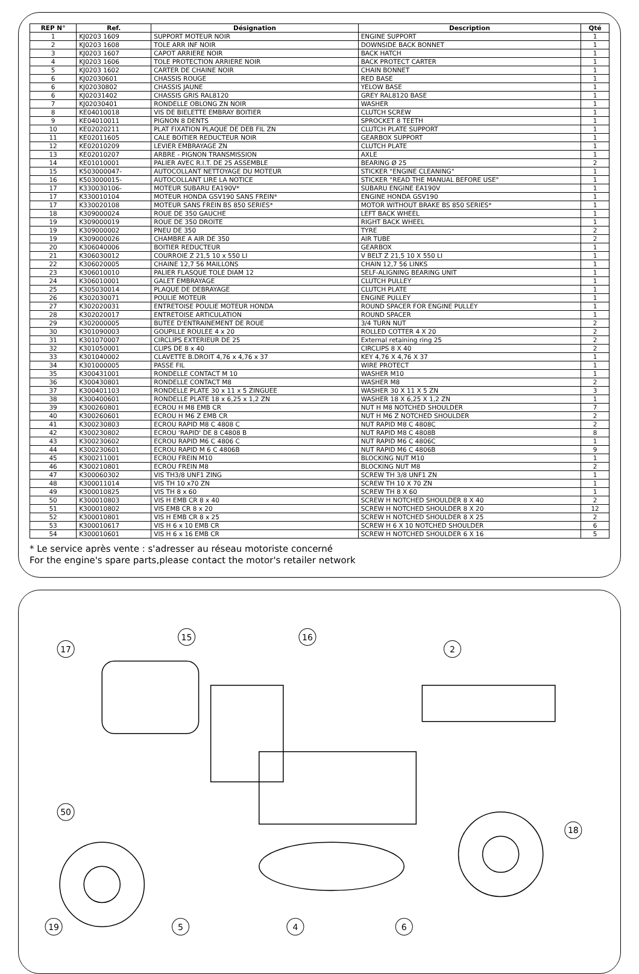| REP N° | Ref. | Désignation | Description | Qté |
| --- | --- | --- | --- | --- |
| 1 | KJ0203 1609 | SUPPORT MOTEUR NOIR | ENGINE SUPPORT | 1 |
| 2 | KJ0203 1608 | TOLE ARR INF NOIR | DOWNSIDE BACK BONNET | 1 |
| 3 | KJ0203 1607 | CAPOT ARRIERE NOIR | BACK HATCH | 1 |
| 4 | KJ0203 1606 | TOLE PROTECTION ARRIERE NOIR | BACK PROTECT CARTER | 1 |
| 5 | KJ0203 1602 | CARTER DE CHAINE NOIR | CHAIN BONNET | 1 |
| 6 | KJ02030601 | CHASSIS ROUGE | RED BASE | 1 |
| 6 | KJ02030802 | CHASSIS JAUNE | YELOW BASE | 1 |
| 6 | KJ02031402 | CHASSIS GRIS RAL8120 | GREY RAL8120 BASE | 1 |
| 7 | KJ02030401 | RONDELLE OBLONG ZN NOIR | WASHER | 1 |
| 8 | KE04010018 | VIS DE BIELETTE EMBRAY BOITIER | CLUTCH SCREW | 1 |
| 9 | KE04010011 | PIGNON 8 DENTS | SPROCKET 8 TEETH | 1 |
| 10 | KE02020211 | PLAT FIXATION PLAQUE DE DEB FIL ZN | CLUTCH PLATE SUPPORT | 1 |
| 11 | KE02011605 | CALE BOITIER REDUCTEUR NOIR | GEARBOX SUPPORT | 1 |
| 12 | KE02010209 | LEVIER EMBRAYAGE ZN | CLUTCH PLATE | 1 |
| 13 | KE02010207 | ARBRE - PIGNON TRANSMISSION | AXLE | 1 |
| 14 | KE01010001 | PALIER AVEC R.I.T. DE 25 ASSEMBLE | BEARING Ø 25 | 2 |
| 15 | K503000047- | AUTOCOLLANT NETTOYAGE DU MOTEUR | STICKER "ENGINE CLEANING" | 1 |
| 16 | K503000015- | AUTOCOLLANT LIRE LA NOTICE | STICKER "READ THE MANUAL BEFORE USE" | 1 |
| 17 | K330030106- | MOTEUR SUBARU EA190V* | SUBARU ENGINE EA190V | 1 |
| 17 | K330010104 | MOTEUR HONDA GSV190 SANS FREIN* | ENGINE HONDA GSV190 | 1 |
| 17 | K330020108 | MOTEUR SANS FREIN BS 850 SERIES* | MOTOR WITHOUT BRAKE BS 850 SERIES* | 1 |
| 18 | K309000024 | ROUE DE 350 GAUCHE | LEFT BACK WHEEL | 1 |
| 19 | K309000019 | ROUE DE 350 DROITE | RIGHT BACK WHEEL | 1 |
| 19 | K309000002 | PNEU DE 350 | TYRE | 2 |
| 19 | K309000026 | CHAMBRE A AIR DE 350 | AIR TUBE | 2 |
| 20 | K306040006 | BOITIER REDUCTEUR | GEARBOX | 1 |
| 21 | K306030012 | COURROIE Z 21,5 10 x 550 LI | V BELT Z 21,5 10 X 550 LI | 1 |
| 22 | K306020005 | CHAINE 12,7 56 MAILLONS | CHAIN 12,7 56 LINKS | 1 |
| 23 | K306010010 | PALIER FLASQUE TOLE DIAM 12 | SELF-ALIGNING BEARING UNIT | 1 |
| 24 | K306010001 | GALET EMBRAYAGE | CLUTCH PULLEY | 1 |
| 25 | K305030014 | PLAQUE DE DEBRAYAGE | CLUTCH PLATE | 1 |
| 26 | K302030071 | POULIE MOTEUR | ENGINE PULLEY | 1 |
| 27 | K302020031 | ENTRETOISE POULIE MOTEUR HONDA | ROUND SPACER FOR ENGINE PULLEY | 1 |
| 28 | K302020017 | ENTRETOISE ARTICULATION | ROUND SPACER | 1 |
| 29 | K302000005 | BUTEE D'ENTRAINEMENT DE ROUE | 3/4 TURN NUT | 2 |
| 30 | K301090003 | GOUPILLE ROULEE 4 x 20 | ROLLED COTTER 4 X 20 | 2 |
| 31 | K301070007 | CIRCLIPS EXTERIEUR DE 25 | External retaining ring 25 | 2 |
| 32 | K301050001 | CLIPS DE 8 x 40 | CIRCLIPS 8 X 40 | 2 |
| 33 | K301040002 | CLAVETTE B.DROIT 4,76 x 4,76 x 37 | KEY 4,76 X 4,76 X 37 | 1 |
| 34 | K301000005 | PASSE FIL | WIRE PROTECT | 1 |
| 35 | K300431001 | RONDELLE CONTACT M 10 | WASHER M10 | 1 |
| 36 | K300430801 | RONDELLE CONTACT M8 | WASHER M8 | 2 |
| 37 | K300401103 | RONDELLE PLATE 30 x 11 x 5 ZINGUEE | WASHER 30 X 11 X 5 ZN | 3 |
| 38 | K300400601 | RONDELLE PLATE 18 x 6,25 x 1,2 ZN | WASHER 18 X 6,25 X 1,2 ZN | 1 |
| 39 | K300260801 | ECROU H M8 EMB CR | NUT H M8 NOTCHED SHOULDER | 7 |
| 40 | K300260601 | ECROU H M6 Z EMB CR | NUT H M6 Z NOTCHED SHOULDER | 2 |
| 41 | K300230803 | ECROU RAPID M8 C 4808 C | NUT RAPID M8 C 4808C | 2 |
| 42 | K300230802 | ECROU 'RAPID' DE 8 C4808 B | NUT RAPID M8 C 4808B | 8 |
| 43 | K300230602 | ECROU RAPID M6 C 4806 C | NUT RAPID M6 C 4806C | 1 |
| 44 | K300230601 | ECROU RAPID M 6 C 4806B | NUT RAPID M6 C 4806B | 9 |
| 45 | K300211001 | ECROU FREIN M10 | BLOCKING NUT M10 | 1 |
| 46 | K300210801 | ECROU FREIN M8 | BLOCKING NUT M8 | 2 |
| 47 | K300060302 | VIS TH3/8 UNF1 ZING | SCREW TH 3/8 UNF1 ZN | 1 |
| 48 | K300011014 | VIS TH 10 x70 ZN | SCREW TH 10 X 70 ZN | 1 |
| 49 | K300010825 | VIS TH 8 x 60 | SCREW TH 8 X 60 | 1 |
| 50 | K300010803 | VIS H EMB CR 8 x 40 | SCREW H NOTCHED SHOULDER 8 X 40 | 2 |
| 51 | K300010802 | VIS EMB CR 8 x 20 | SCREW H NOTCHED SHOULDER 8 X 20 | 12 |
| 52 | K300010801 | VIS H EMB CR 8 x 25 | SCREW H NOTCHED SHOULDER 8 X 25 | 2 |
| 53 | K300010617 | VIS H 6 x 10 EMB CR | SCREW H 6 X 10 NOTCHED SHOULDER | 6 |
| 54 | K300010601 | VIS H 6 x 16 EMB CR | SCREW H NOTCHED SHOULDER 6 X 16 | 5 |
* Le service après vente : s'adresser au réseau motoriste concerné
For the engine's spare parts,please contact the motor's retailer network
17
50
19
15
16
2
18
6
4
5